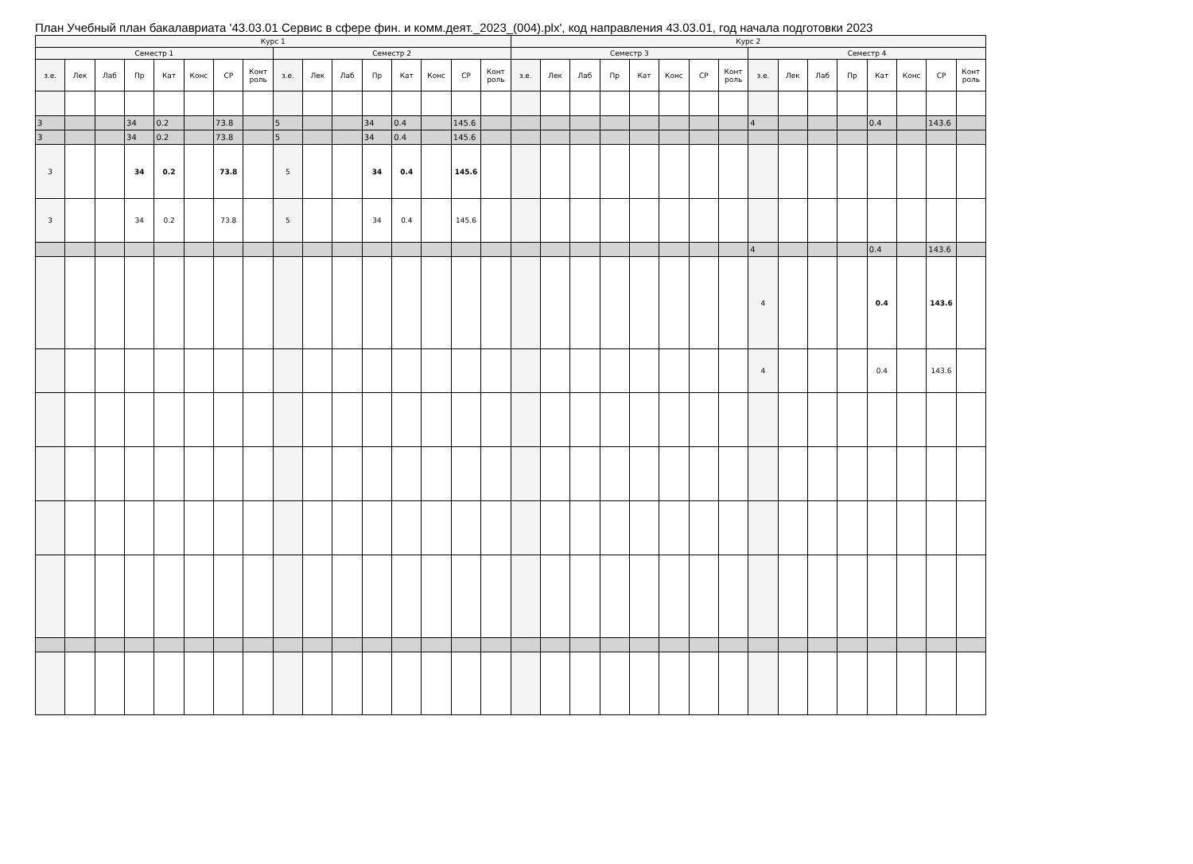План Учебный план бакалавриата '43.03.01 Сервис в сфере фин. и комм.деят._2023_(004).plx', код направления 43.03.01, год начала подготовки 2023
| Курс 1 | | | | | | | | | | | | | | | | Курс 2 | | | | | | | | | | | | | | | |
| --- | --- | --- | --- | --- | --- | --- | --- | --- | --- | --- | --- | --- | --- | --- | --- | --- | --- | --- | --- | --- | --- | --- | --- | --- | --- | --- | --- | --- | --- | --- | --- |
| Семестр 1 | | | | | | | | Семестр 2 | | | | | | | | Семестр 3 | | | | | | | | Семестр 4 | | | | | | | |
| з.е. | Лек | Лаб | Пр | Кат | Конс | СР | Конт роль | з.е. | Лек | Лаб | Пр | Кат | Конс | СР | Конт роль | з.е. | Лек | Лаб | Пр | Кат | Конс | СР | Конт роль | з.е. | Лек | Лаб | Пр | Кат | Конс | СР | Конт роль |
| 3 | | | 34 | 0.2 | | 73.8 | | 5 | | | 34 | 0.4 | | 145.6 | | | | | | | | | | 4 | | | | 0.4 | | 143.6 | |
| 3 | | | 34 | 0.2 | | 73.8 | | 5 | | | 34 | 0.4 | | 145.6 | | | | | | | | | | | | | | | | | |
| 3 | | | 34 | 0.2 | | 73.8 | | 5 | | | 34 | 0.4 | | 145.6 | | | | | | | | | | | | | | | | | |
| 3 | | | 34 | 0.2 | | 73.8 | | 5 | | | 34 | 0.4 | | 145.6 | | | | | | | | | | | | | | | | | |
| | | | | | | | | | | | | | | | | | | | | | | | | 4 | | | | 0.4 | | 143.6 | |
| | | | | | | | | | | | | | | | | | | | | | | | | 4 | | | | 0.4 | | 143.6 | |
| | | | | | | | | | | | | | | | | | | | | | | | | 4 | | | | 0.4 | | 143.6 | |